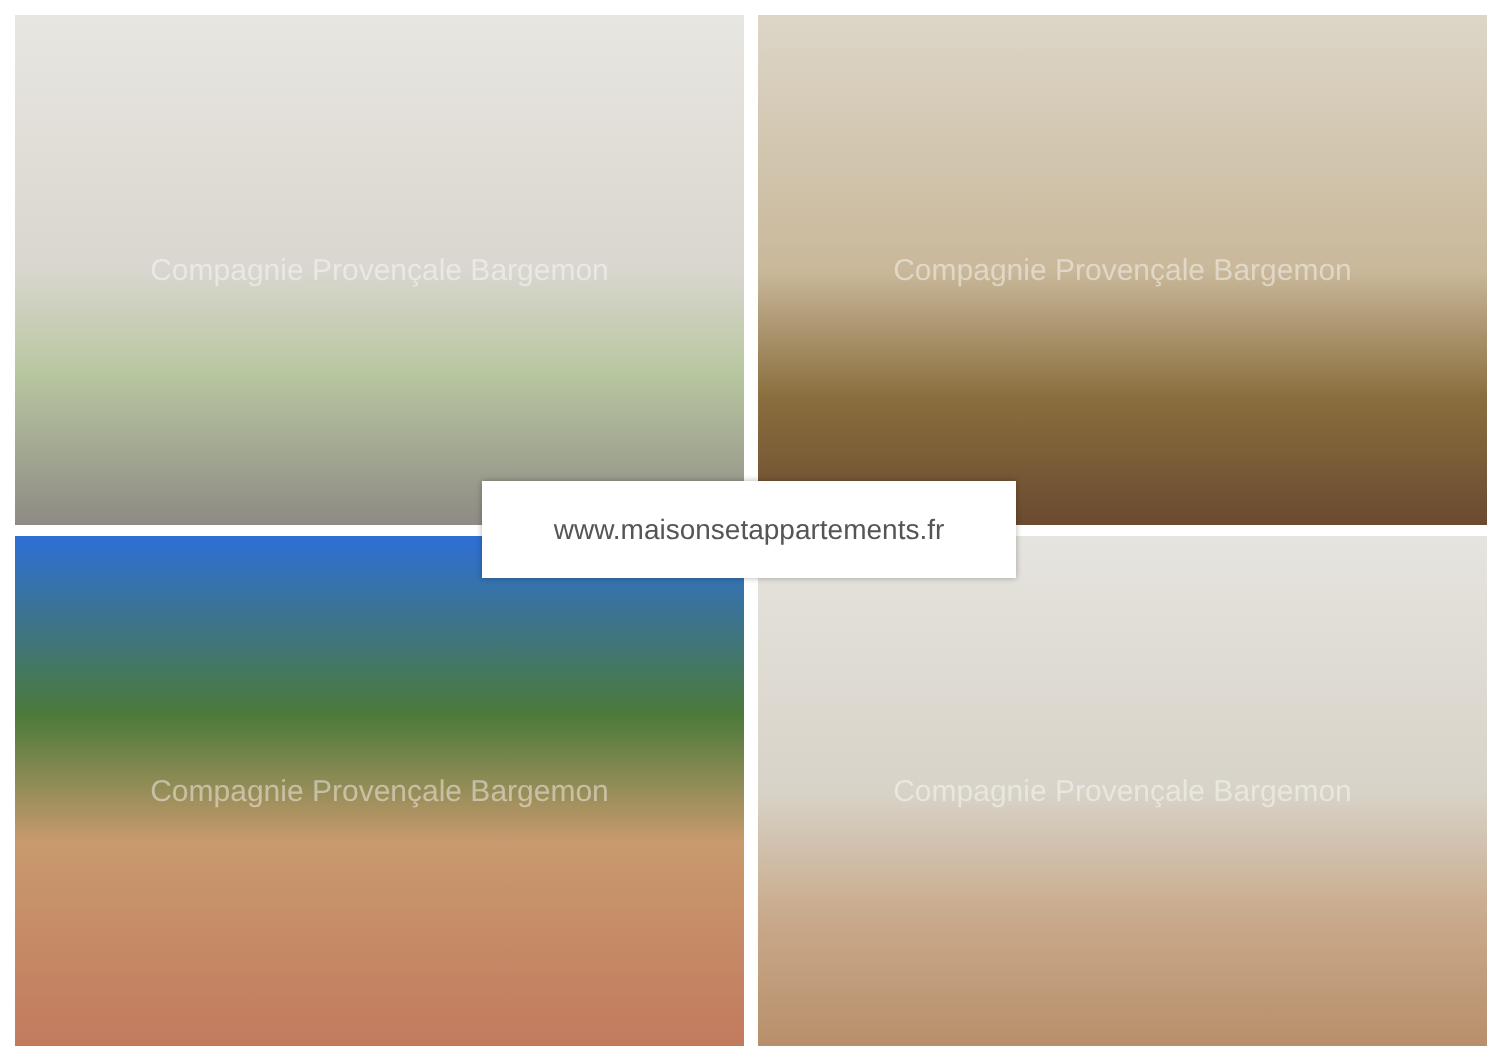Compagnie Provençale Bargemon
Compagnie Provençale Bargemon
Compagnie Provençale Bargemon
Compagnie Provençale Bargemon
www.maisonsetappartements.fr